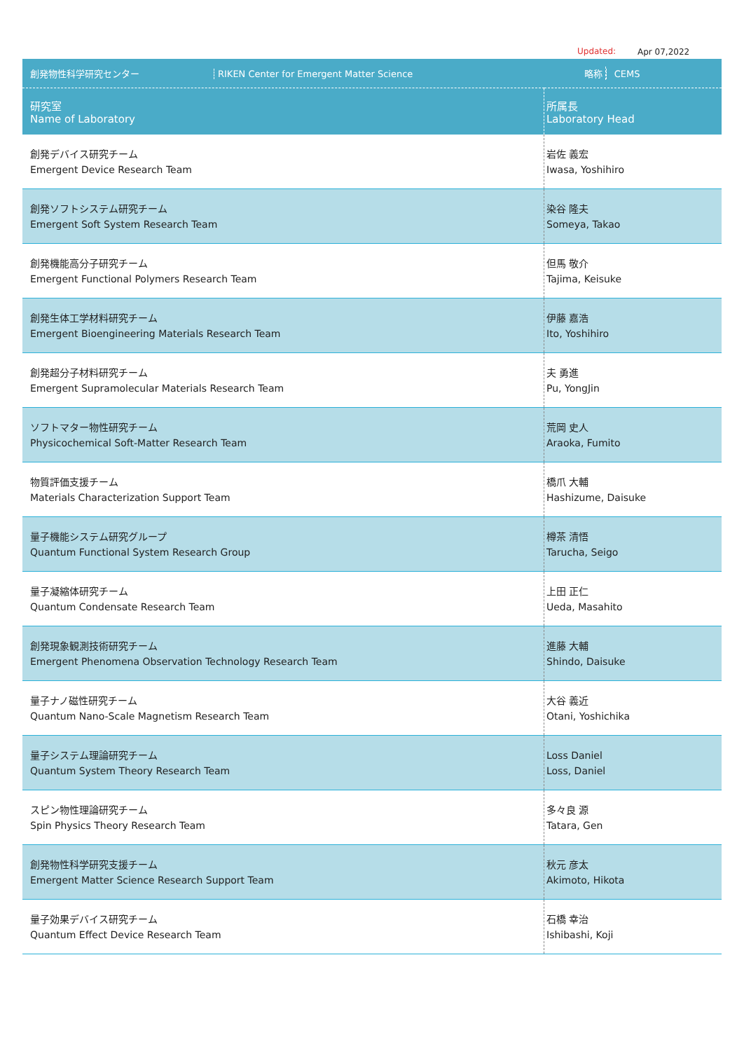Updated: Apr 07,2022
| 創発物性科学研究センター RIKEN Center for Emergent Matter Science | 略称 CEMS |
| 研究室 Name of Laboratory | 所属長 Laboratory Head |
| 創発デバイス研究チーム Emergent Device Research Team | 岩佐 義宏 Iwasa, Yoshihiro |
| 創発ソフトシステム研究チーム Emergent Soft System Research Team | 染谷 隆夫 Someya, Takao |
| 創発機能高分子研究チーム Emergent Functional Polymers Research Team | 但馬 敬介 Tajima, Keisuke |
| 創発生体工学材料研究チーム Emergent Bioengineering Materials Research Team | 伊藤 嘉浩 Ito, Yoshihiro |
| 創発超分子材料研究チーム Emergent Supramolecular Materials Research Team | 夫 勇進 Pu, YongJin |
| ソフトマター物性研究チーム Physicochemical Soft-Matter Research Team | 荒岡 史人 Araoka, Fumito |
| 物質評価支援チーム Materials Characterization Support Team | 橋爪 大輔 Hashizume, Daisuke |
| 量子機能システム研究グループ Quantum Functional System Research Group | 樽茶 清悟 Tarucha, Seigo |
| 量子凝縮体研究チーム Quantum Condensate Research Team | 上田 正仁 Ueda, Masahito |
| 創発現象観測技術研究チーム Emergent Phenomena Observation Technology Research Team | 進藤 大輔 Shindo, Daisuke |
| 量子ナノ磁性研究チーム Quantum Nano-Scale Magnetism Research Team | 大谷 義近 Otani, Yoshichika |
| 量子システム理論研究チーム Quantum System Theory Research Team | Loss Daniel Loss, Daniel |
| スピン物性理論研究チーム Spin Physics Theory Research Team | 多々良 源 Tatara, Gen |
| 創発物性科学研究支援チーム Emergent Matter Science Research Support Team | 秋元 彦太 Akimoto, Hikota |
| 量子効果デバイス研究チーム Quantum Effect Device Research Team | 石橋 幸治 Ishibashi, Koji |